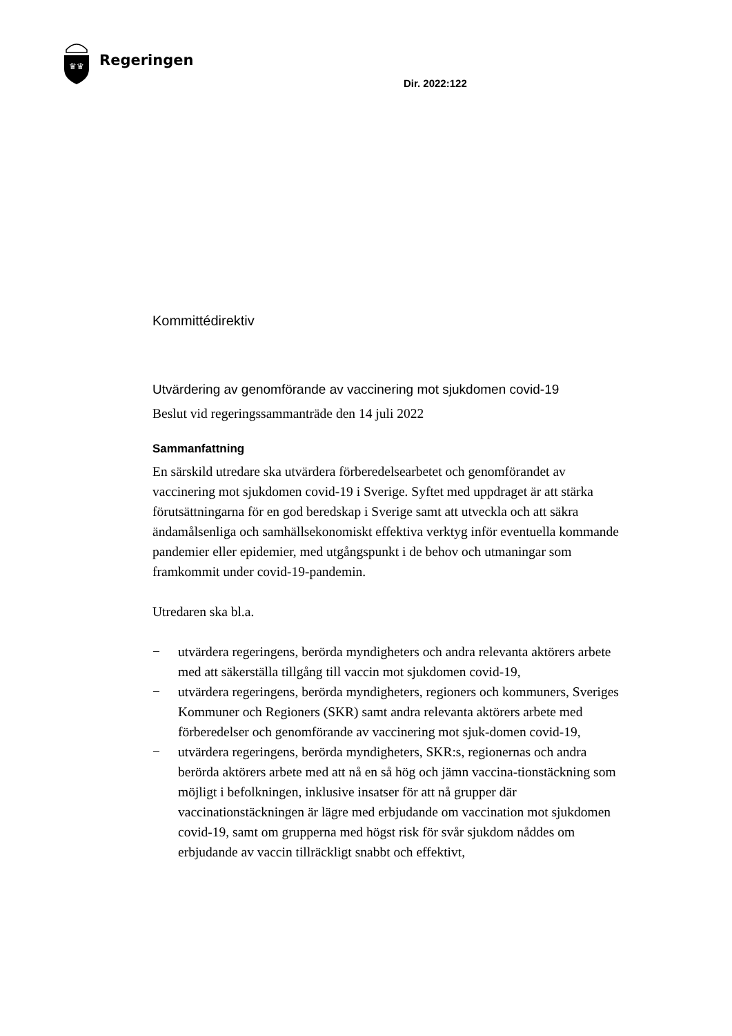♛♛
Regeringen
Dir. 2022:122
Kommittédirektiv
Utvärdering av genomförande av vaccinering mot sjukdomen covid-19
Beslut vid regeringssammanträde den 14 juli 2022
Sammanfattning
En särskild utredare ska utvärdera förberedelsearbetet och genomförandet av vaccinering mot sjukdomen covid-19 i Sverige. Syftet med uppdraget är att stärka förutsättningarna för en god beredskap i Sverige samt att utveckla och att säkra ändamålsenliga och samhällsekonomiskt effektiva verktyg inför eventuella kommande pandemier eller epidemier, med utgångspunkt i de behov och utmaningar som framkommit under covid-19-pandemin.
Utredaren ska bl.a.
− utvärdera regeringens, berörda myndigheters och andra relevanta aktörers arbete med att säkerställa tillgång till vaccin mot sjukdomen covid-19,
− utvärdera regeringens, berörda myndigheters, regioners och kommuners, Sveriges Kommuner och Regioners (SKR) samt andra relevanta aktörers arbete med förberedelser och genomförande av vaccinering mot sjuk-domen covid-19,
− utvärdera regeringens, berörda myndigheters, SKR:s, regionernas och andra berörda aktörers arbete med att nå en så hög och jämn vaccina-tionstäckning som möjligt i befolkningen, inklusive insatser för att nå grupper där vaccinationstäckningen är lägre med erbjudande om vaccination mot sjukdomen covid-19, samt om grupperna med högst risk för svår sjukdom nåddes om erbjudande av vaccin tillräckligt snabbt och effektivt,